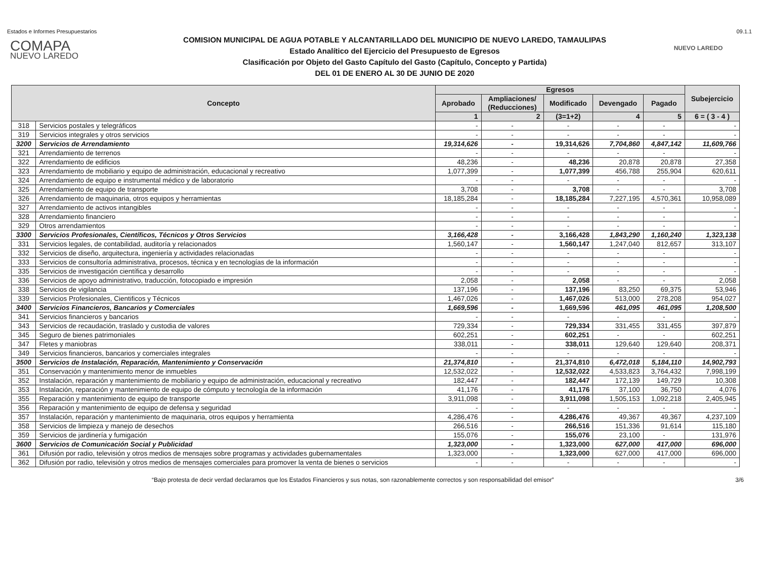Estados e Informes Presupuestarios 09.1.1
COMAPA
NUEVO LAREDO
COMISION MUNICIPAL DE AGUA POTABLE Y ALCANTARILLADO DEL MUNICIPIO DE NUEVO LAREDO, TAMAULIPAS
Estado Analítico del Ejercicio del Presupuesto de Egresos
Clasificación por Objeto del Gasto Capítulo del Gasto (Capítulo, Concepto y Partida)
DEL 01 DE ENERO AL 30 DE JUNIO DE 2020
NUEVO LAREDO
| Concepto | | Egresos | | | | | Subejercicio |
| --- | --- | --- | --- | --- | --- | --- | --- |
| | | Aprobado | Ampliaciones/ (Reducciones) | Modificado | Devengado | Pagado | |
| | | 1 | 2 | (3=1+2) | 4 | 5 | 6 = ( 3 - 4 ) |
| 318 | Servicios postales y telegráficos | - | - | - | - | - | - |
| 319 | Servicios integrales y otros servicios | - | - | - | - | - | - |
| 3200 | Servicios de Arrendamiento | 19,314,626 | - | 19,314,626 | 7,704,860 | 4,847,142 | 11,609,766 |
| 321 | Arrendamiento de terrenos | - | - | - | - | - | - |
| 322 | Arrendamiento de edificios | 48,236 | - | 48,236 | 20,878 | 20,878 | 27,358 |
| 323 | Arrendamiento de mobiliario y equipo de administración, educacional y recreativo | 1,077,399 | - | 1,077,399 | 456,788 | 255,904 | 620,611 |
| 324 | Arrendamiento de equipo e instrumental médico y de laboratorio | - | - | - | - | - | - |
| 325 | Arrendamiento de equipo de transporte | 3,708 | - | 3,708 | - | - | 3,708 |
| 326 | Arrendamiento de maquinaria, otros equipos y herramientas | 18,185,284 | - | 18,185,284 | 7,227,195 | 4,570,361 | 10,958,089 |
| 327 | Arrendamiento de activos intangibles | - | - | - | - | - | - |
| 328 | Arrendamiento financiero | - | - | - | - | - | - |
| 329 | Otros arrendamientos | - | - | - | - | - | - |
| 3300 | Servicios Profesionales, Científicos, Técnicos y Otros Servicios | 3,166,428 | - | 3,166,428 | 1,843,290 | 1,160,240 | 1,323,138 |
| 331 | Servicios legales, de contabilidad, auditoría y relacionados | 1,560,147 | - | 1,560,147 | 1,247,040 | 812,657 | 313,107 |
| 332 | Servicios de diseño, arquitectura, ingeniería y actividades relacionadas | - | - | - | - | - | - |
| 333 | Servicios de consultoría administrativa, procesos, técnica y en tecnologías de la información | - | - | - | - | - | - |
| 335 | Servicios de investigación científica y desarrollo | - | - | - | - | - | - |
| 336 | Servicios de apoyo administrativo, traducción, fotocopiado e impresión | 2,058 | - | 2,058 | - | - | 2,058 |
| 338 | Servicios de vigilancia | 137,196 | - | 137,196 | 83,250 | 69,375 | 53,946 |
| 339 | Servicios Profesionales, Cientificos y Técnicos | 1,467,026 | - | 1,467,026 | 513,000 | 278,208 | 954,027 |
| 3400 | Servicios Financieros, Bancarios y Comerciales | 1,669,596 | - | 1,669,596 | 461,095 | 461,095 | 1,208,500 |
| 341 | Servicios financieros y bancarios | - | - | - | - | - | - |
| 343 | Servicios de recaudación, traslado y custodia de valores | 729,334 | - | 729,334 | 331,455 | 331,455 | 397,879 |
| 345 | Seguro de bienes patrimoniales | 602,251 | - | 602,251 | - | - | 602,251 |
| 347 | Fletes y maniobras | 338,011 | - | 338,011 | 129,640 | 129,640 | 208,371 |
| 349 | Servicios financieros, bancarios y comerciales integrales | - | - | - | - | - | - |
| 3500 | Servicios de Instalación, Reparación, Mantenimiento y Conservación | 21,374,810 | - | 21,374,810 | 6,472,018 | 5,184,110 | 14,902,793 |
| 351 | Conservación y mantenimiento menor de inmuebles | 12,532,022 | - | 12,532,022 | 4,533,823 | 3,764,432 | 7,998,199 |
| 352 | Instalación, reparación y mantenimiento de mobiliario y equipo de administración, educacional y recreativo | 182,447 | - | 182,447 | 172,139 | 149,729 | 10,308 |
| 353 | Instalación, reparación y mantenimiento de equipo de cómputo y tecnología de la información | 41,176 | - | 41,176 | 37,100 | 36,750 | 4,076 |
| 355 | Reparación y mantenimiento de equipo de transporte | 3,911,098 | - | 3,911,098 | 1,505,153 | 1,092,218 | 2,405,945 |
| 356 | Reparación y mantenimiento de equipo de defensa y seguridad | - | - | - | - | - | - |
| 357 | Instalación, reparación y mantenimiento de maquinaria, otros equipos y herramienta | 4,286,476 | - | 4,286,476 | 49,367 | 49,367 | 4,237,109 |
| 358 | Servicios de limpieza y manejo de desechos | 266,516 | - | 266,516 | 151,336 | 91,614 | 115,180 |
| 359 | Servicios de jardinería y fumigación | 155,076 | - | 155,076 | 23,100 | - | 131,976 |
| 3600 | Servicios de Comunicación Social y Publicidad | 1,323,000 | - | 1,323,000 | 627,000 | 417,000 | 696,000 |
| 361 | Difusión por radio, televisión y otros medios de mensajes sobre programas y actividades gubernamentales | 1,323,000 | - | 1,323,000 | 627,000 | 417,000 | 696,000 |
| 362 | Difusión por radio, televisión y otros medios de mensajes comerciales para promover la venta de bienes o servicios | - | - | - | - | - | - |
“Bajo protesta de decir verdad declaramos que los Estados Financieros y sus notas, son razonablemente correctos y son responsabilidad del emisor” 3/6